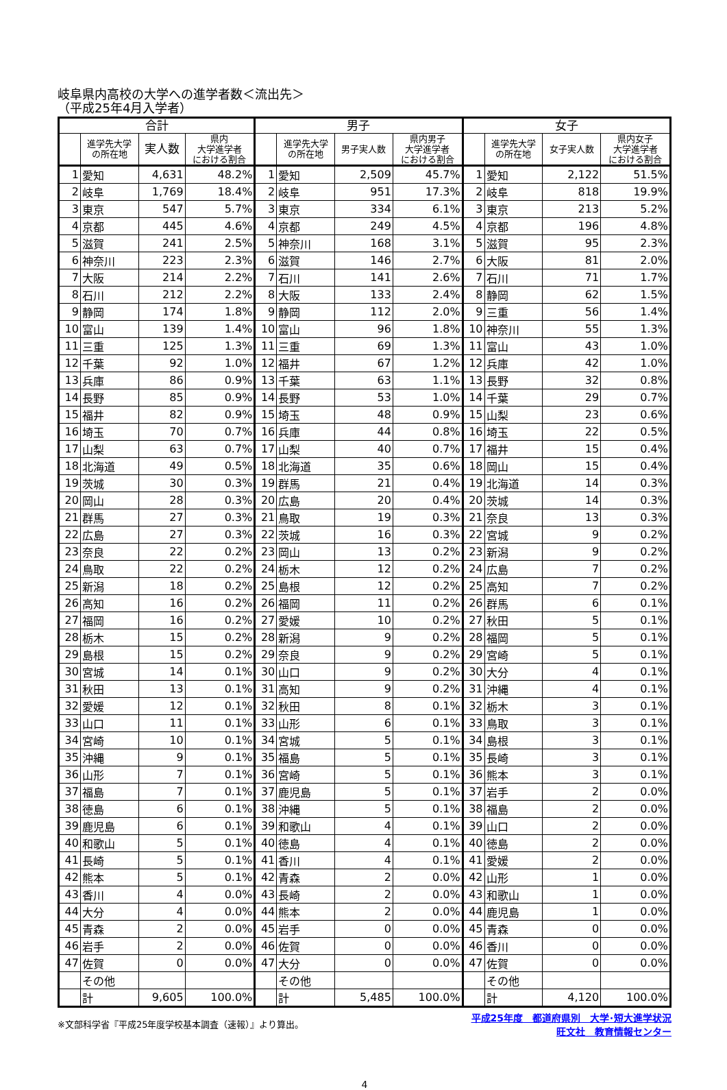岐阜県内高校の大学への進学者数＜流出先＞
（平成25年4月入学者）
| 合計 | | | | 男子 | | | | 女子 | | | |
| --- | --- | --- | --- | --- | --- | --- | --- | --- | --- | --- | --- |
| | 進学先大学 の所在地 | 実人数 | 県内 大学進学者 における割合 | | 進学先大学 の所在地 | 男子実人数 | 県内男子 大学進学者 における割合 | | 進学先大学 の所在地 | 女子実人数 | 県内女子 大学進学者 における割合 |
| 1 | 愛知 | 4,631 | 48.2% | 1 | 愛知 | 2,509 | 45.7% | 1 | 愛知 | 2,122 | 51.5% |
| 2 | 岐阜 | 1,769 | 18.4% | 2 | 岐阜 | 951 | 17.3% | 2 | 岐阜 | 818 | 19.9% |
| 3 | 東京 | 547 | 5.7% | 3 | 東京 | 334 | 6.1% | 3 | 東京 | 213 | 5.2% |
| 4 | 京都 | 445 | 4.6% | 4 | 京都 | 249 | 4.5% | 4 | 京都 | 196 | 4.8% |
| 5 | 滋賀 | 241 | 2.5% | 5 | 神奈川 | 168 | 3.1% | 5 | 滋賀 | 95 | 2.3% |
| 6 | 神奈川 | 223 | 2.3% | 6 | 滋賀 | 146 | 2.7% | 6 | 大阪 | 81 | 2.0% |
| 7 | 大阪 | 214 | 2.2% | 7 | 石川 | 141 | 2.6% | 7 | 石川 | 71 | 1.7% |
| 8 | 石川 | 212 | 2.2% | 8 | 大阪 | 133 | 2.4% | 8 | 静岡 | 62 | 1.5% |
| 9 | 静岡 | 174 | 1.8% | 9 | 静岡 | 112 | 2.0% | 9 | 三重 | 56 | 1.4% |
| 10 | 富山 | 139 | 1.4% | 10 | 富山 | 96 | 1.8% | 10 | 神奈川 | 55 | 1.3% |
| 11 | 三重 | 125 | 1.3% | 11 | 三重 | 69 | 1.3% | 11 | 富山 | 43 | 1.0% |
| 12 | 千葉 | 92 | 1.0% | 12 | 福井 | 67 | 1.2% | 12 | 兵庫 | 42 | 1.0% |
| 13 | 兵庫 | 86 | 0.9% | 13 | 千葉 | 63 | 1.1% | 13 | 長野 | 32 | 0.8% |
| 14 | 長野 | 85 | 0.9% | 14 | 長野 | 53 | 1.0% | 14 | 千葉 | 29 | 0.7% |
| 15 | 福井 | 82 | 0.9% | 15 | 埼玉 | 48 | 0.9% | 15 | 山梨 | 23 | 0.6% |
| 16 | 埼玉 | 70 | 0.7% | 16 | 兵庫 | 44 | 0.8% | 16 | 埼玉 | 22 | 0.5% |
| 17 | 山梨 | 63 | 0.7% | 17 | 山梨 | 40 | 0.7% | 17 | 福井 | 15 | 0.4% |
| 18 | 北海道 | 49 | 0.5% | 18 | 北海道 | 35 | 0.6% | 18 | 岡山 | 15 | 0.4% |
| 19 | 茨城 | 30 | 0.3% | 19 | 群馬 | 21 | 0.4% | 19 | 北海道 | 14 | 0.3% |
| 20 | 岡山 | 28 | 0.3% | 20 | 広島 | 20 | 0.4% | 20 | 茨城 | 14 | 0.3% |
| 21 | 群馬 | 27 | 0.3% | 21 | 鳥取 | 19 | 0.3% | 21 | 奈良 | 13 | 0.3% |
| 22 | 広島 | 27 | 0.3% | 22 | 茨城 | 16 | 0.3% | 22 | 宮城 | 9 | 0.2% |
| 23 | 奈良 | 22 | 0.2% | 23 | 岡山 | 13 | 0.2% | 23 | 新潟 | 9 | 0.2% |
| 24 | 鳥取 | 22 | 0.2% | 24 | 栃木 | 12 | 0.2% | 24 | 広島 | 7 | 0.2% |
| 25 | 新潟 | 18 | 0.2% | 25 | 島根 | 12 | 0.2% | 25 | 高知 | 7 | 0.2% |
| 26 | 高知 | 16 | 0.2% | 26 | 福岡 | 11 | 0.2% | 26 | 群馬 | 6 | 0.1% |
| 27 | 福岡 | 16 | 0.2% | 27 | 愛媛 | 10 | 0.2% | 27 | 秋田 | 5 | 0.1% |
| 28 | 栃木 | 15 | 0.2% | 28 | 新潟 | 9 | 0.2% | 28 | 福岡 | 5 | 0.1% |
| 29 | 島根 | 15 | 0.2% | 29 | 奈良 | 9 | 0.2% | 29 | 宮崎 | 5 | 0.1% |
| 30 | 宮城 | 14 | 0.1% | 30 | 山口 | 9 | 0.2% | 30 | 大分 | 4 | 0.1% |
| 31 | 秋田 | 13 | 0.1% | 31 | 高知 | 9 | 0.2% | 31 | 沖縄 | 4 | 0.1% |
| 32 | 愛媛 | 12 | 0.1% | 32 | 秋田 | 8 | 0.1% | 32 | 栃木 | 3 | 0.1% |
| 33 | 山口 | 11 | 0.1% | 33 | 山形 | 6 | 0.1% | 33 | 鳥取 | 3 | 0.1% |
| 34 | 宮崎 | 10 | 0.1% | 34 | 宮城 | 5 | 0.1% | 34 | 島根 | 3 | 0.1% |
| 35 | 沖縄 | 9 | 0.1% | 35 | 福島 | 5 | 0.1% | 35 | 長崎 | 3 | 0.1% |
| 36 | 山形 | 7 | 0.1% | 36 | 宮崎 | 5 | 0.1% | 36 | 熊本 | 3 | 0.1% |
| 37 | 福島 | 7 | 0.1% | 37 | 鹿児島 | 5 | 0.1% | 37 | 岩手 | 2 | 0.0% |
| 38 | 徳島 | 6 | 0.1% | 38 | 沖縄 | 5 | 0.1% | 38 | 福島 | 2 | 0.0% |
| 39 | 鹿児島 | 6 | 0.1% | 39 | 和歌山 | 4 | 0.1% | 39 | 山口 | 2 | 0.0% |
| 40 | 和歌山 | 5 | 0.1% | 40 | 徳島 | 4 | 0.1% | 40 | 徳島 | 2 | 0.0% |
| 41 | 長崎 | 5 | 0.1% | 41 | 香川 | 4 | 0.1% | 41 | 愛媛 | 2 | 0.0% |
| 42 | 熊本 | 5 | 0.1% | 42 | 青森 | 2 | 0.0% | 42 | 山形 | 1 | 0.0% |
| 43 | 香川 | 4 | 0.0% | 43 | 長崎 | 2 | 0.0% | 43 | 和歌山 | 1 | 0.0% |
| 44 | 大分 | 4 | 0.0% | 44 | 熊本 | 2 | 0.0% | 44 | 鹿児島 | 1 | 0.0% |
| 45 | 青森 | 2 | 0.0% | 45 | 岩手 | 0 | 0.0% | 45 | 青森 | 0 | 0.0% |
| 46 | 岩手 | 2 | 0.0% | 46 | 佐賀 | 0 | 0.0% | 46 | 香川 | 0 | 0.0% |
| 47 | 佐賀 | 0 | 0.0% | 47 | 大分 | 0 | 0.0% | 47 | 佐賀 | 0 | 0.0% |
| | その他 | | | | その他 | | | | その他 | | |
| | 計 | 9,605 | 100.0% | | 計 | 5,485 | 100.0% | | 計 | 4,120 | 100.0% |
※文部科学省『平成25年度学校基本調査（速報）』より算出。
平成25年度　都道府県別　大学･短大進学状況
旺文社　教育情報センター
4